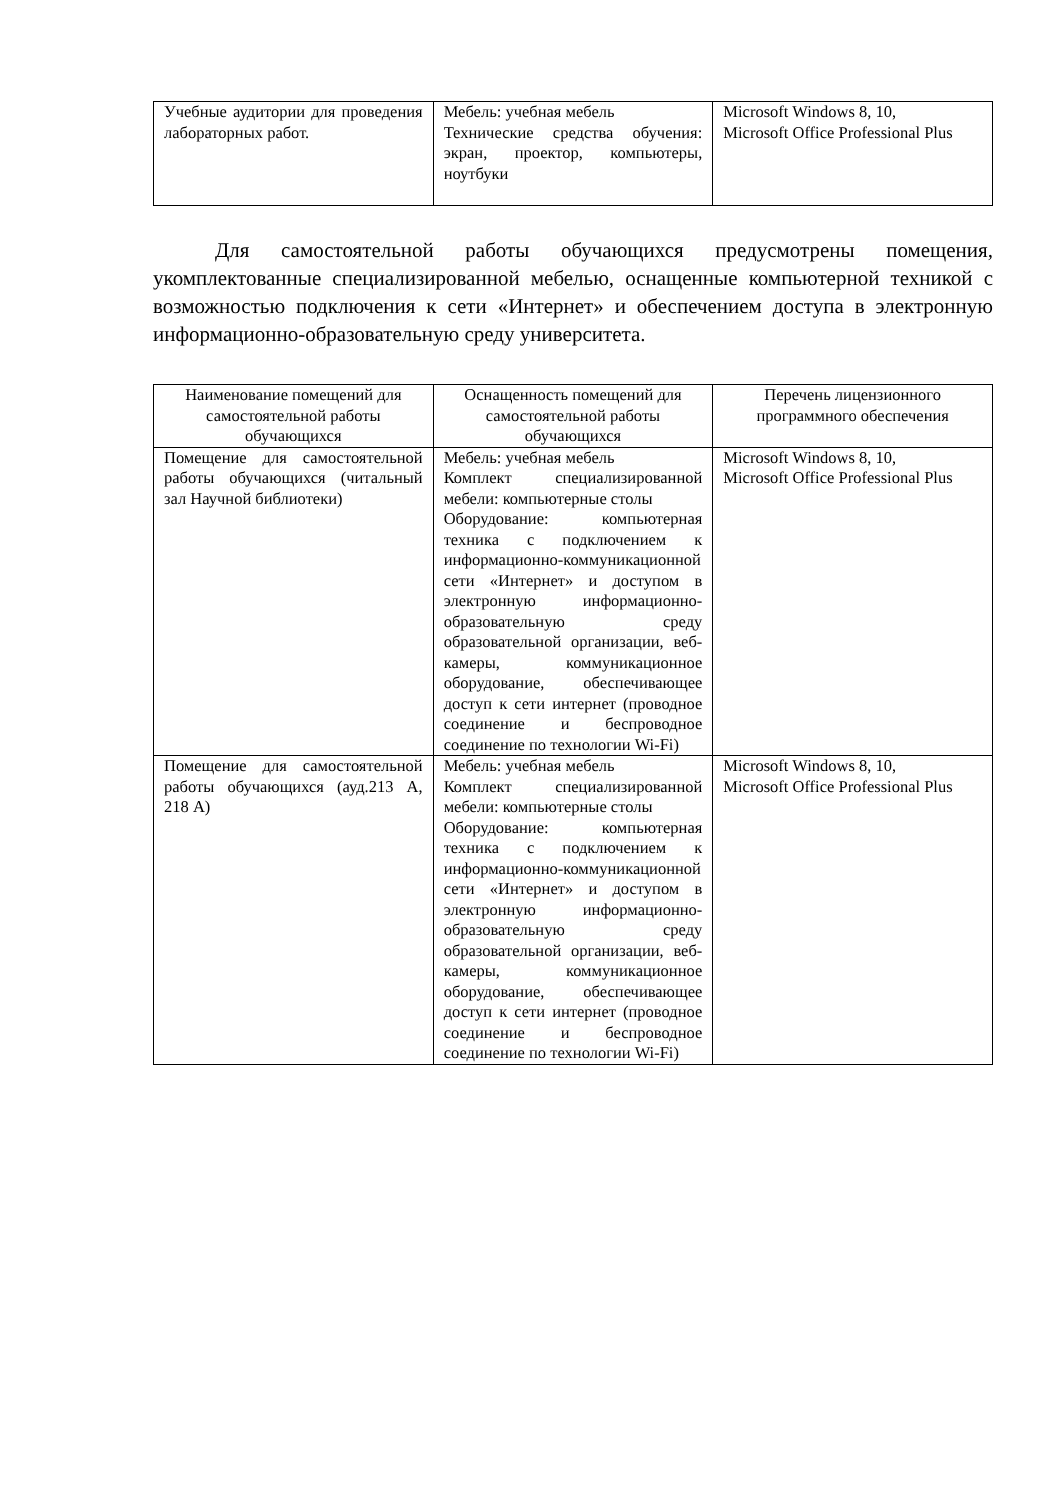| Учебные аудитории для проведения лабораторных работ. | Мебель: учебная мебель Технические средства обучения: экран, проектор, компьютеры, ноутбуки | Microsoft Windows 8, 10, Microsoft Office Professional Plus |
Для самостоятельной работы обучающихся предусмотрены помещения, укомплектованные специализированной мебелью, оснащенные компьютерной техникой с возможностью подключения к сети «Интернет» и обеспечением доступа в электронную информационно-образовательную среду университета.
| Наименование помещений для самостоятельной работы обучающихся | Оснащенность помещений для самостоятельной работы обучающихся | Перечень лицензионного программного обеспечения |
| --- | --- | --- |
| Помещение для самостоятельной работы обучающихся (читальный зал Научной библиотеки) | Мебель: учебная мебель Комплект специализированной мебели: компьютерные столы Оборудование: компьютерная техника с подключением к информационно-коммуникационной сети «Интернет» и доступом в электронную информационно-образовательную среду образовательной организации, веб-камеры, коммуникационное оборудование, обеспечивающее доступ к сети интернет (проводное соединение и беспроводное соединение по технологии Wi-Fi) | Microsoft Windows 8, 10, Microsoft Office Professional Plus |
| Помещение для самостоятельной работы обучающихся (ауд.213 А, 218 А) | Мебель: учебная мебель Комплект специализированной мебели: компьютерные столы Оборудование: компьютерная техника с подключением к информационно-коммуникационной сети «Интернет» и доступом в электронную информационно-образовательную среду образовательной организации, веб-камеры, коммуникационное оборудование, обеспечивающее доступ к сети интернет (проводное соединение и беспроводное соединение по технологии Wi-Fi) | Microsoft Windows 8, 10, Microsoft Office Professional Plus |